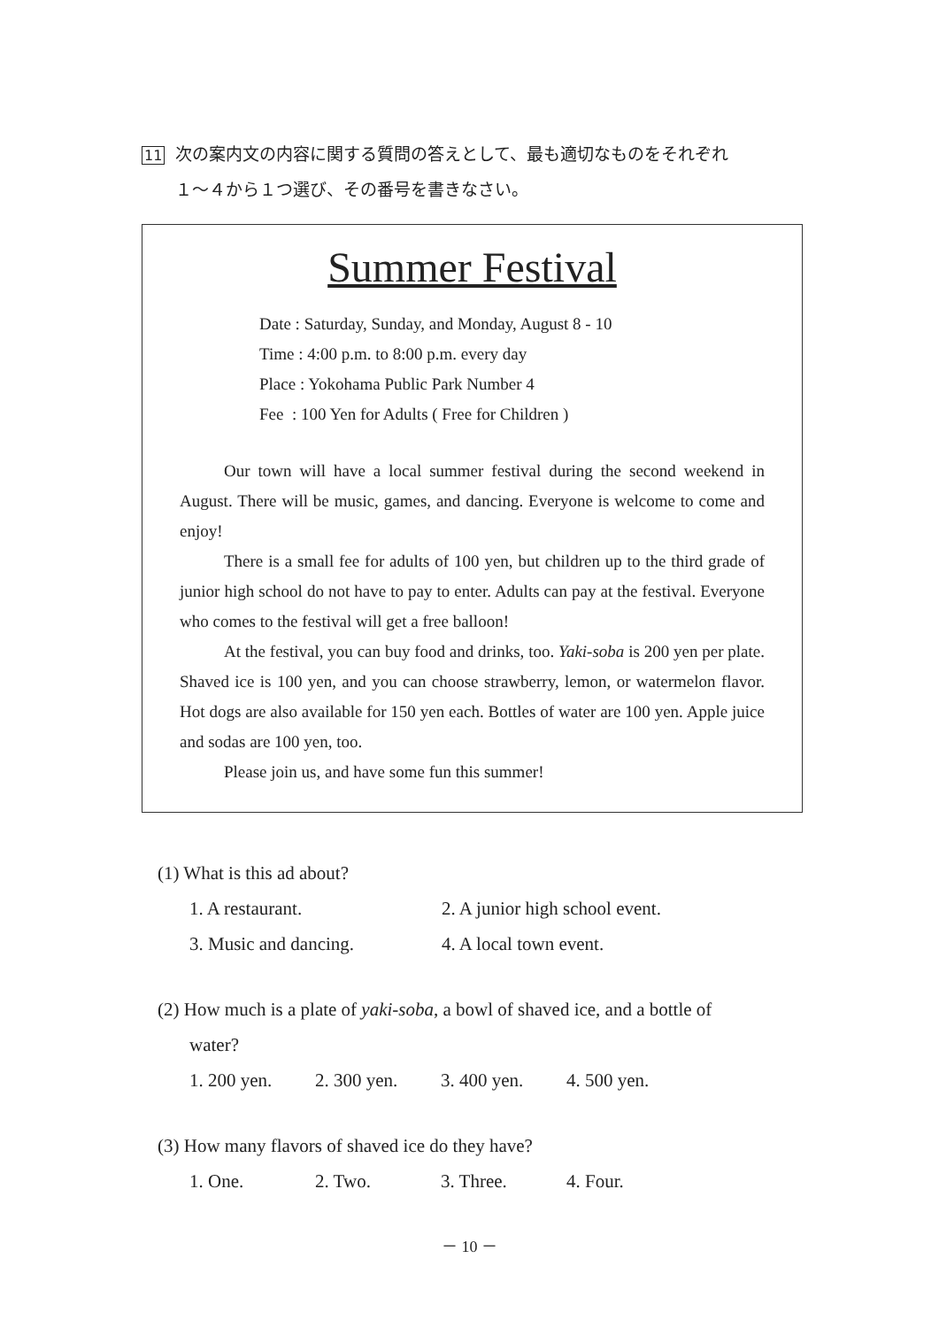11 次の案内文の内容に関する質問の答えとして、最も適切なものをそれぞれ
１～４から１つ選び、その番号を書きなさい。
Summer Festival
Date : Saturday, Sunday, and Monday, August 8 - 10
Time : 4:00 p.m. to 8:00 p.m. every day
Place : Yokohama Public Park Number 4
Fee : 100 Yen for Adults ( Free for Children )
Our town will have a local summer festival during the second weekend in August. There will be music, games, and dancing. Everyone is welcome to come and enjoy!
There is a small fee for adults of 100 yen, but children up to the third grade of junior high school do not have to pay to enter. Adults can pay at the festival. Everyone who comes to the festival will get a free balloon!
At the festival, you can buy food and drinks, too. Yaki-soba is 200 yen per plate. Shaved ice is 100 yen, and you can choose strawberry, lemon, or watermelon flavor. Hot dogs are also available for 150 yen each. Bottles of water are 100 yen. Apple juice and sodas are 100 yen, too.
Please join us, and have some fun this summer!
(1) What is this ad about?
1. A restaurant. 2. A junior high school event.
3. Music and dancing. 4. A local town event.
(2) How much is a plate of yaki-soba, a bowl of shaved ice, and a bottle of
water?
1. 200 yen. 2. 300 yen. 3. 400 yen. 4. 500 yen.
(3) How many flavors of shaved ice do they have?
1. One. 2. Two. 3. Three. 4. Four.
－ 10 －